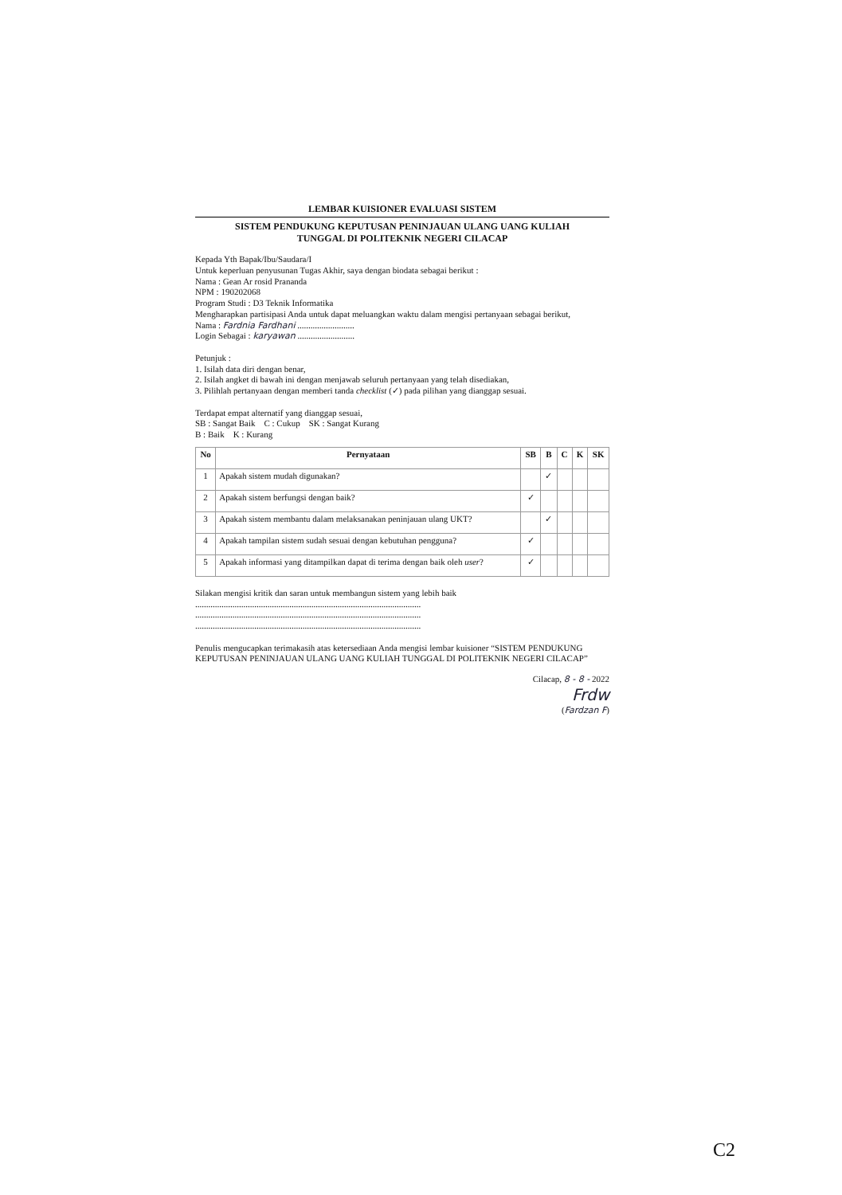LEMBAR KUISIONER EVALUASI SISTEM
SISTEM PENDUKUNG KEPUTUSAN PENINJAUAN ULANG UANG KULIAH
TUNGGAL DI POLITEKNIK NEGERI CILACAP
Kepada Yth Bapak/Ibu/Saudara/I
Untuk keperluan penyusunan Tugas Akhir, saya dengan biodata sebagai berikut :
Nama : Gean Ar rosid Prananda
NPM : 190202068
Program Studi : D3 Teknik Informatika
Mengharapkan partisipasi Anda untuk dapat meluangkan waktu dalam mengisi pertanyaan sebagai berikut,
Nama : Fardnia Fardhani ..........................
Login Sebagai : karyawan ..........................
Petunjuk :
1. Isilah data diri dengan benar,
2. Isilah angket di bawah ini dengan menjawab seluruh pertanyaan yang telah disediakan,
3. Pilihlah pertanyaan dengan memberi tanda checklist (✓) pada pilihan yang dianggap sesuai.
Terdapat empat alternatif yang dianggap sesuai,
SB : Sangat Baik C : Cukup SK : Sangat Kurang
B : Baik K : Kurang
| No | Pernyataan | SB | B | C | K | SK |
| --- | --- | --- | --- | --- | --- | --- |
| 1 | Apakah sistem mudah digunakan? | | ✓ | | | |
| 2 | Apakah sistem berfungsi dengan baik? | ✓ | | | | |
| 3 | Apakah sistem membantu dalam melaksanakan peninjauan ulang UKT? | | ✓ | | | |
| 4 | Apakah tampilan sistem sudah sesuai dengan kebutuhan pengguna? | ✓ | | | | |
| 5 | Apakah informasi yang ditampilkan dapat di terima dengan baik oleh user ? | ✓ | | | | |
Silakan mengisi kritik dan saran untuk membangun sistem yang lebih baik
.......................................................................................................
.......................................................................................................
.......................................................................................................
Penulis mengucapkan terimakasih atas ketersediaan Anda mengisi lembar kuisioner “SISTEM PENDUKUNG KEPUTUSAN PENINJAUAN ULANG UANG KULIAH TUNGGAL DI POLITEKNIK NEGERI CILACAP”
Cilacap, 8 - 8 - 2022
Frdw
(Fardzan F)
C2